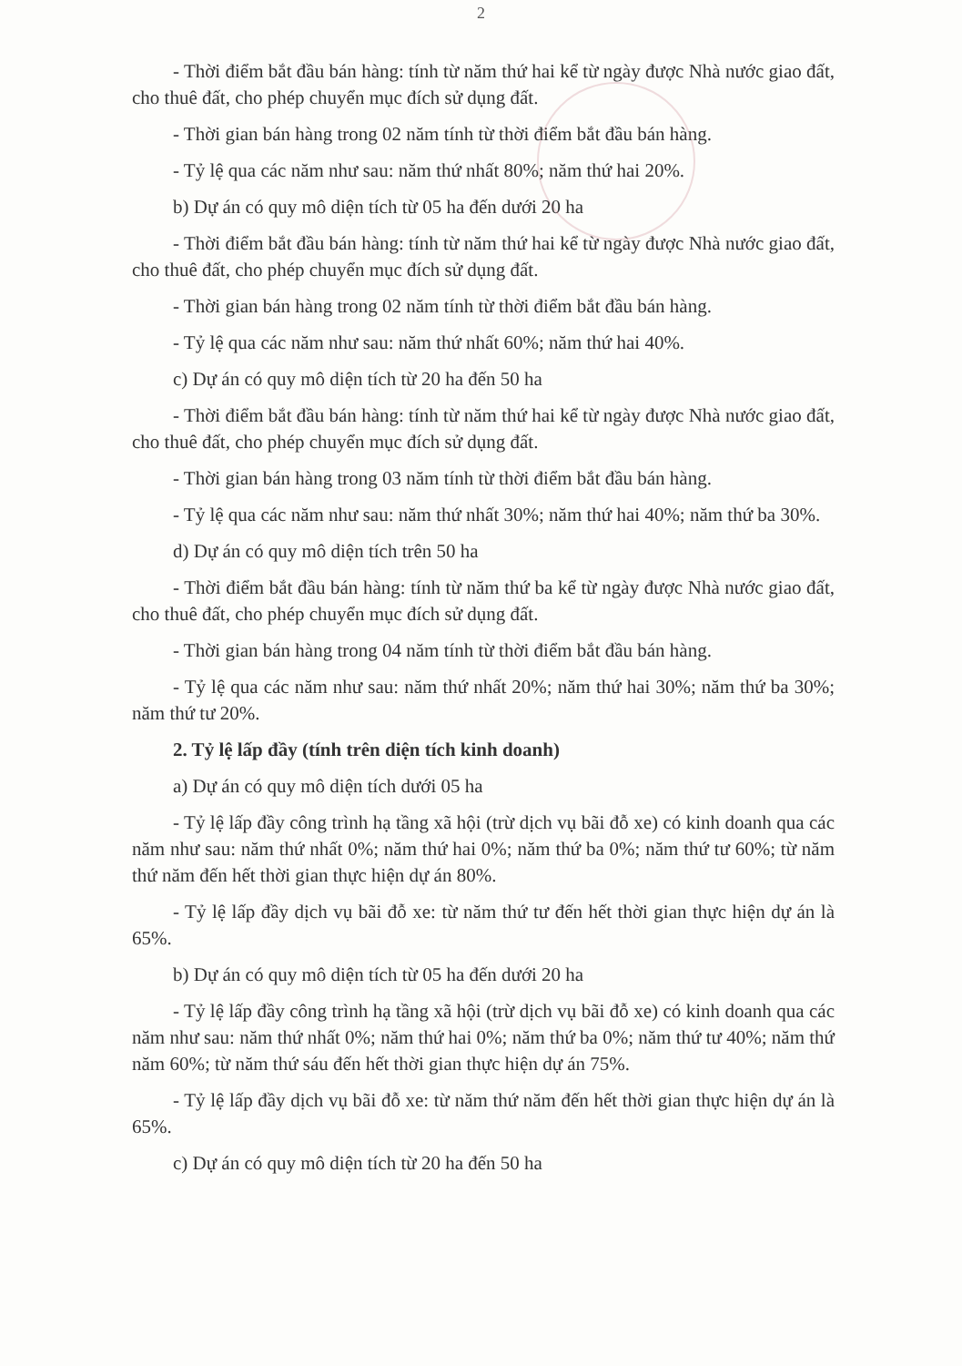2
- Thời điểm bắt đầu bán hàng: tính từ năm thứ hai kể từ ngày được Nhà nước giao đất, cho thuê đất, cho phép chuyển mục đích sử dụng đất.
- Thời gian bán hàng trong 02 năm tính từ thời điểm bắt đầu bán hàng.
- Tỷ lệ qua các năm như sau: năm thứ nhất 80%; năm thứ hai 20%.
b) Dự án có quy mô diện tích từ 05 ha đến dưới 20 ha
- Thời điểm bắt đầu bán hàng: tính từ năm thứ hai kể từ ngày được Nhà nước giao đất, cho thuê đất, cho phép chuyển mục đích sử dụng đất.
- Thời gian bán hàng trong 02 năm tính từ thời điểm bắt đầu bán hàng.
- Tỷ lệ qua các năm như sau: năm thứ nhất 60%; năm thứ hai 40%.
c) Dự án có quy mô diện tích từ 20 ha đến 50 ha
- Thời điểm bắt đầu bán hàng: tính từ năm thứ hai kể từ ngày được Nhà nước giao đất, cho thuê đất, cho phép chuyển mục đích sử dụng đất.
- Thời gian bán hàng trong 03 năm tính từ thời điểm bắt đầu bán hàng.
- Tỷ lệ qua các năm như sau: năm thứ nhất 30%; năm thứ hai 40%; năm thứ ba 30%.
d) Dự án có quy mô diện tích trên 50 ha
- Thời điểm bắt đầu bán hàng: tính từ năm thứ ba kể từ ngày được Nhà nước giao đất, cho thuê đất, cho phép chuyển mục đích sử dụng đất.
- Thời gian bán hàng trong 04 năm tính từ thời điểm bắt đầu bán hàng.
- Tỷ lệ qua các năm như sau: năm thứ nhất 20%; năm thứ hai 30%; năm thứ ba 30%; năm thứ tư 20%.
2. Tỷ lệ lấp đầy (tính trên diện tích kinh doanh)
a) Dự án có quy mô diện tích dưới 05 ha
- Tỷ lệ lấp đầy công trình hạ tầng xã hội (trừ dịch vụ bãi đỗ xe) có kinh doanh qua các năm như sau: năm thứ nhất 0%; năm thứ hai 0%; năm thứ ba 0%; năm thứ tư 60%; từ năm thứ năm đến hết thời gian thực hiện dự án 80%.
- Tỷ lệ lấp đầy dịch vụ bãi đỗ xe: từ năm thứ tư đến hết thời gian thực hiện dự án là 65%.
b) Dự án có quy mô diện tích từ 05 ha đến dưới 20 ha
- Tỷ lệ lấp đầy công trình hạ tầng xã hội (trừ dịch vụ bãi đỗ xe) có kinh doanh qua các năm như sau: năm thứ nhất 0%; năm thứ hai 0%; năm thứ ba 0%; năm thứ tư 40%; năm thứ năm 60%; từ năm thứ sáu đến hết thời gian thực hiện dự án 75%.
- Tỷ lệ lấp đầy dịch vụ bãi đỗ xe: từ năm thứ năm đến hết thời gian thực hiện dự án là 65%.
c) Dự án có quy mô diện tích từ 20 ha đến 50 ha